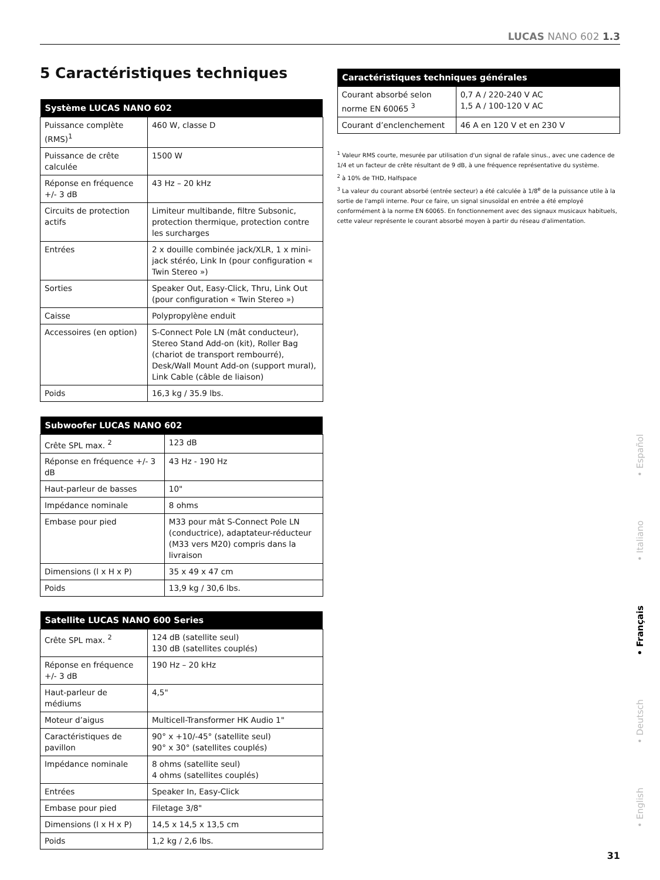LUCAS NANO 602 1.3
5 Caractéristiques techniques
| Système LUCAS NANO 602 | |
| --- | --- |
| Puissance complète (RMS)<sup>1</sup> | 460 W, classe D |
| Puissance de crête calculée | 1500 W |
| Réponse en fréquence +/- 3 dB | 43 Hz – 20 kHz |
| Circuits de protection actifs | Limiteur multibande, filtre Subsonic, protection thermique, protection contre les surcharges |
| Entrées | 2 x douille combinée jack/XLR, 1 x mini-jack stéréo, Link In (pour configuration « Twin Stereo ») |
| Sorties | Speaker Out, Easy-Click, Thru, Link Out (pour configuration « Twin Stereo ») |
| Caisse | Polypropylène enduit |
| Accessoires (en option) | S-Connect Pole LN (mât conducteur), Stereo Stand Add-on (kit), Roller Bag (chariot de transport rembourré), Desk/Wall Mount Add-on (support mural), Link Cable (câble de liaison) |
| Poids | 16,3 kg / 35.9 lbs. |
| Subwoofer LUCAS NANO 602 | |
| --- | --- |
| Crête SPL max. <sup>2</sup> | 123 dB |
| Réponse en fréquence +/- 3 dB | 43 Hz - 190 Hz |
| Haut-parleur de basses | 10" |
| Impédance nominale | 8 ohms |
| Embase pour pied | M33 pour mât S-Connect Pole LN (conductrice), adaptateur-réducteur (M33 vers M20) compris dans la livraison |
| Dimensions (l x H x P) | 35 x 49 x 47 cm |
| Poids | 13,9 kg / 30,6 lbs. |
| Satellite LUCAS NANO 600 Series | |
| --- | --- |
| Crête SPL max. <sup>2</sup> | 124 dB (satellite seul) 130 dB (satellites couplés) |
| Réponse en fréquence +/- 3 dB | 190 Hz – 20 kHz |
| Haut-parleur de médiums | 4,5" |
| Moteur d’aigus | Multicell-Transformer HK Audio 1" |
| Caractéristiques de pavillon | 90° x +10/-45° (satellite seul) 90° x 30° (satellites couplés) |
| Impédance nominale | 8 ohms (satellite seul) 4 ohms (satellites couplés) |
| Entrées | Speaker In, Easy-Click |
| Embase pour pied | Filetage 3/8" |
| Dimensions (l x H x P) | 14,5 x 14,5 x 13,5 cm |
| Poids | 1,2 kg / 2,6 lbs. |
| Caractéristiques techniques générales | |
| --- | --- |
| Courant absorbé selon norme EN 60065 <sup>3</sup> | 0,7 A / 220-240 V AC 1,5 A / 100-120 V AC |
| Courant d’enclenchement | 46 A en 120 V et en 230 V |
<sup>1</sup> Valeur RMS courte, mesurée par utilisation d'un signal de rafale sinus., avec une cadence de 1/4 et un facteur de crête résultant de 9 dB, à une fréquence représentative du système.
<sup>2</sup> à 10% de THD, Halfspace
<sup>3</sup> La valeur du courant absorbé (entrée secteur) a été calculée à 1/8<sup>e</sup> de la puissance utile à la sortie de l'ampli interne. Pour ce faire, un signal sinusoïdal en entrée a été employé conformément à la norme EN 60065. En fonctionnement avec des signaux musicaux habituels, cette valeur représente le courant absorbé moyen à partir du réseau d'alimentation.
• English • Deutsch • Français • Italiano • Español
31